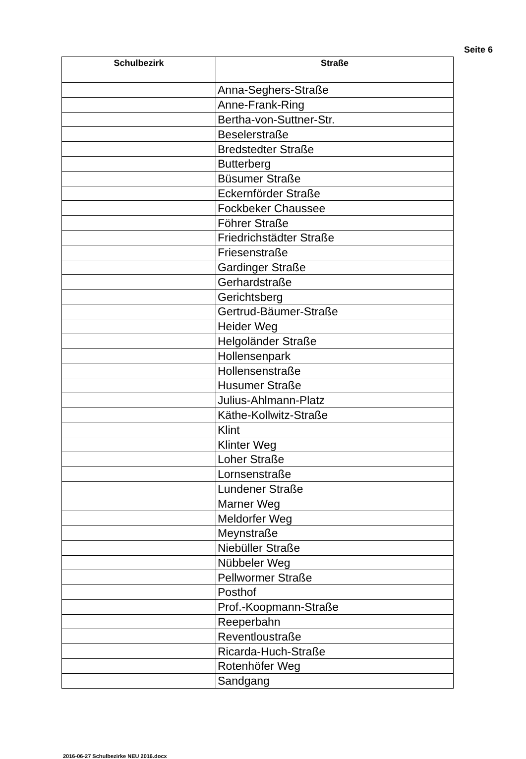Seite 6
| Schulbezirk | Straße |
| --- | --- |
| | Anna-Seghers-Straße |
| | Anne-Frank-Ring |
| | Bertha-von-Suttner-Str. |
| | Beselerstraße |
| | Bredstedter Straße |
| | Butterberg |
| | Büsumer Straße |
| | Eckernförder Straße |
| | Fockbeker Chaussee |
| | Föhrer Straße |
| | Friedrichstädter Straße |
| | Friesenstraße |
| | Gardinger Straße |
| | Gerhardstraße |
| | Gerichtsberg |
| | Gertrud-Bäumer-Straße |
| | Heider Weg |
| | Helgoländer Straße |
| | Hollensenpark |
| | Hollensenstraße |
| | Husumer Straße |
| | Julius-Ahlmann-Platz |
| | Käthe-Kollwitz-Straße |
| | Klint |
| | Klinter Weg |
| | Loher Straße |
| | Lornsenstraße |
| | Lundener Straße |
| | Marner Weg |
| | Meldorfer Weg |
| | Meynstraße |
| | Niebüller Straße |
| | Nübbeler Weg |
| | Pellwormer Straße |
| | Posthof |
| | Prof.-Koopmann-Straße |
| | Reeperbahn |
| | Reventloustraße |
| | Ricarda-Huch-Straße |
| | Rotenhöfer Weg |
| | Sandgang |
2016-06-27 Schulbezirke NEU 2016.docx